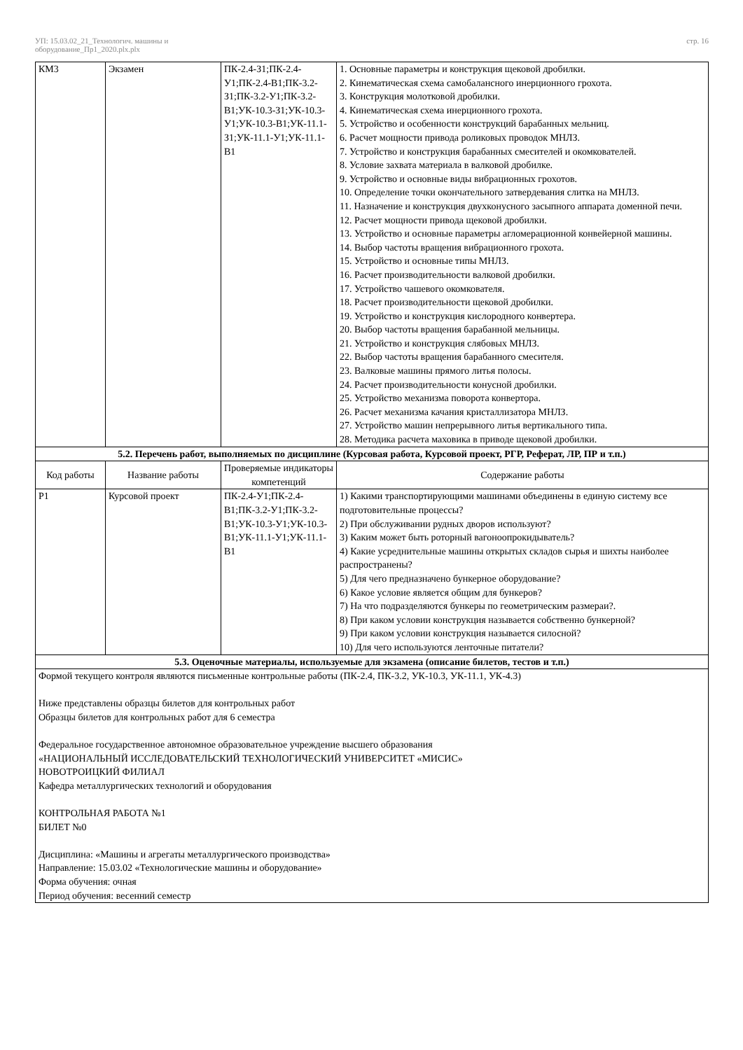УП: 15.03.02_21_Технологич. машины и
оборудование_Пр1_2020.plx.plx
стр. 16
| КМ3 | Экзамен | ПК-2.4-З1;ПК-2.4-У1;ПК-2.4-В1;ПК-3.2-З1;ПК-3.2-У1;ПК-3.2-В1;УК-10.3-З1;УК-10.3-У1;УК-10.3-В1;УК-11.1-З1;УК-11.1-У1;УК-11.1-В1 | 1. Основные параметры и конструкция щековой дробилки. 2. Кинематическая схема самобалансного инерционного грохота. 3. Конструкция молотковой дробилки. 4. Кинематическая схема инерционного грохота. 5. Устройство и особенности конструкций барабанных мельниц. 6. Расчет мощности привода роликовых проводок МНЛЗ. 7. Устройство и конструкция барабанных смесителей и окомкователей. 8. Условие захвата материала в валковой дробилке. 9. Устройство и основные виды вибрационных грохотов. 10. Определение точки окончательного затвердевания слитка на МНЛЗ. 11. Назначение и конструкция двухконусного засыпного аппарата доменной печи. 12. Расчет мощности привода щековой дробилки. 13. Устройство и основные параметры агломерационной конвейерной машины. 14. Выбор частоты вращения вибрационного грохота. 15. Устройство и основные типы МНЛЗ. 16. Расчет производительности валковой дробилки. 17. Устройство чашевого окомкователя. 18. Расчет производительности щековой дробилки. 19. Устройство и конструкция кислородного конвертера. 20. Выбор частоты вращения барабанной мельницы. 21. Устройство и конструкция слябовых МНЛЗ. 22. Выбор частоты вращения барабанного смесителя. 23. Валковые машины прямого литья полосы. 24. Расчет производительности конусной дробилки. 25. Устройство механизма поворота конвертора. 26. Расчет механизма качания кристаллизатора МНЛЗ. 27. Устройство машин непрерывного литья вертикального типа. 28. Методика расчета маховика в приводе щековой дробилки. |
| 5.2. Перечень работ, выполняемых по дисциплине (Курсовая работа, Курсовой проект, РГР, Реферат, ЛР, ПР и т.п.) | | | |
| Код работы | Название работы | Проверяемые индикаторы компетенций | Содержание работы |
| Р1 | Курсовой проект | ПК-2.4-У1;ПК-2.4-В1;ПК-3.2-У1;ПК-3.2-В1;УК-10.3-У1;УК-10.3-В1;УК-11.1-У1;УК-11.1-В1 | 1) Какими транспортирующими машинами объединены в единую систему все подготовительные процессы? 2) При обслуживании рудных дворов используют? 3) Каким может быть роторный вагоноопрокидыватель? 4) Какие усреднительные машины открытых складов сырья и шихты наиболее распространены? 5) Для чего предназначено бункерное оборудование? 6) Какое условие является общим для бункеров? 7) На что подразделяются бункеры по геометрическим размераи?. 8) При каком условии конструкция называется собственно бункерной? 9) При каком условии конструкция называется силосной? 10) Для чего используются ленточные питатели? |
| 5.3. Оценочные материалы, используемые для экзамена (описание билетов, тестов и т.п.) | | | |
| Формой текущего контроля являются письменные контрольные работы (ПК-2.4, ПК-3.2, УК-10.3, УК-11.1, УК-4.3) Ниже представлены образцы билетов для контрольных работ Образцы билетов для контрольных работ для 6 семестра Федеральное государственное автономное образовательное учреждение высшего образования «НАЦИОНАЛЬНЫЙ ИССЛЕДОВАТЕЛЬСКИЙ ТЕХНОЛОГИЧЕСКИЙ УНИВЕРСИТЕТ «МИСИС» НОВОТРОИЦКИЙ ФИЛИАЛ Кафедра металлургических технологий и оборудования КОНТРОЛЬНАЯ РАБОТА №1 БИЛЕТ №0 Дисциплина: «Машины и агрегаты металлургического производства» Направление: 15.03.02 «Технологические машины и оборудование» Форма обучения: очная Период обучения: весенний семестр | | | |